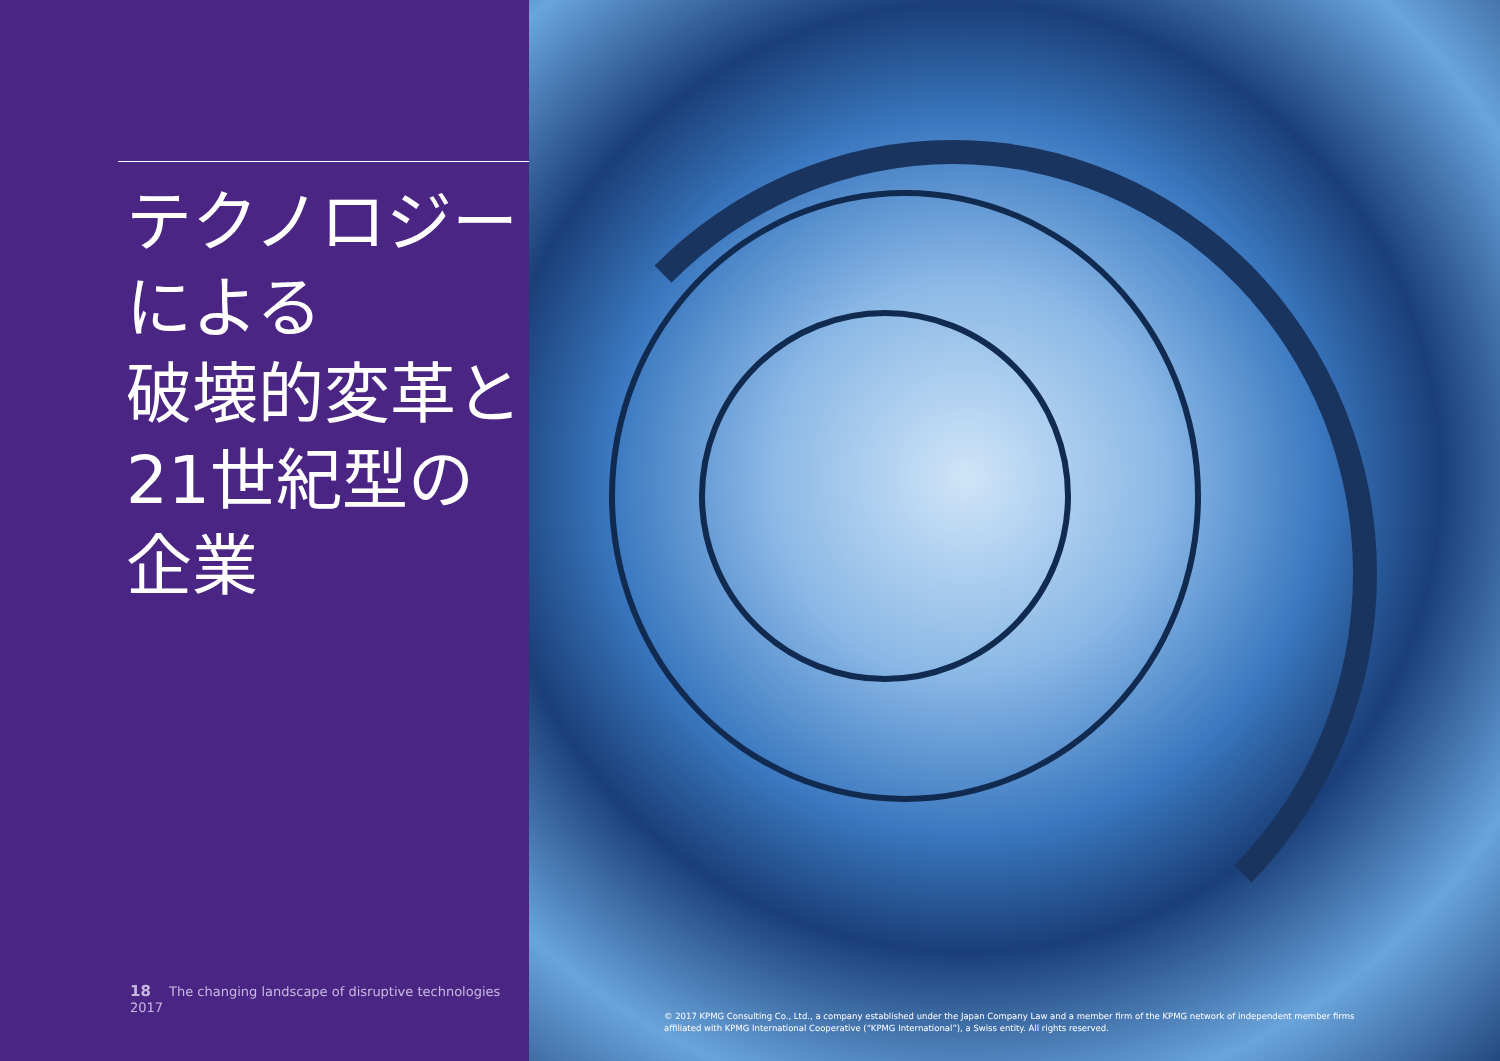テクノロジー
による
破壊的変革と
21世紀型の
企業
18 The changing landscape of disruptive technologies 2017
© 2017 KPMG Consulting Co., Ltd., a company established under the Japan Company Law and a member firm of the KPMG network of independent member firms affiliated with KPMG International Cooperative (“KPMG International”), a Swiss entity. All rights reserved.